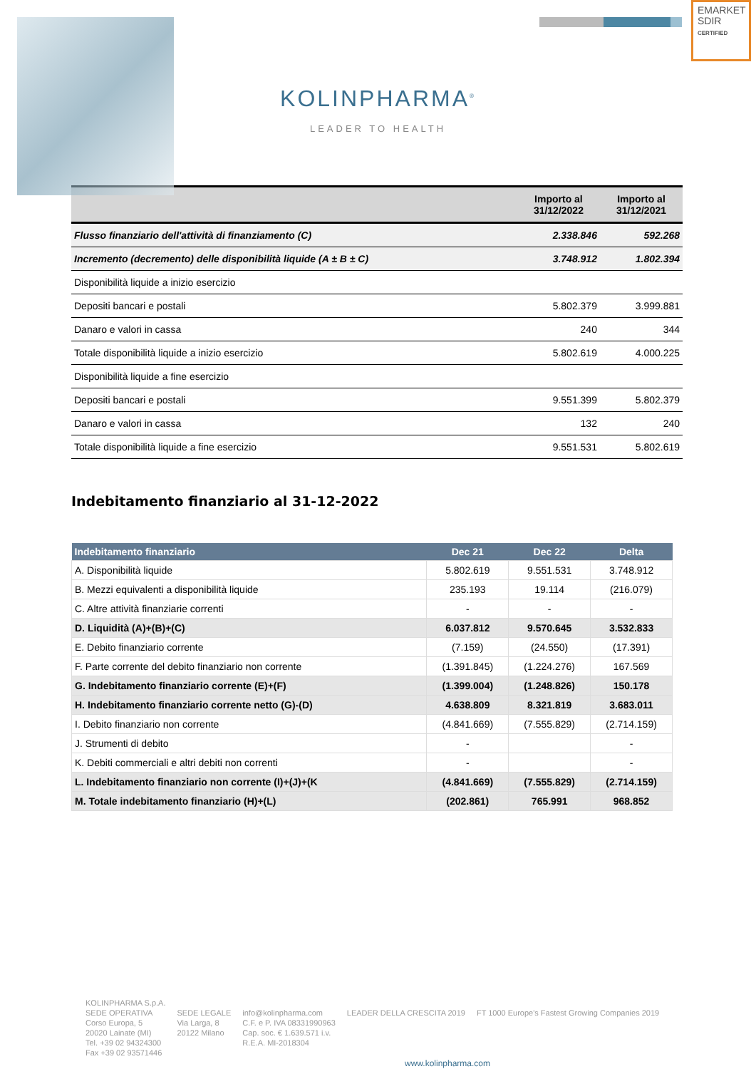EMARKET
SDIR
CERTIFIED
KOLINPHARMA<sup>®</sup>
LEADER TO HEALTH
| | Importo al 31/12/2022 | Importo al 31/12/2021 |
| --- | --- | --- |
| Flusso finanziario dell'attività di finanziamento (C) | 2.338.846 | 592.268 |
| Incremento (decremento) delle disponibilità liquide (A ± B ± C) | 3.748.912 | 1.802.394 |
| Disponibilità liquide a inizio esercizio | | |
| Depositi bancari e postali | 5.802.379 | 3.999.881 |
| Danaro e valori in cassa | 240 | 344 |
| Totale disponibilità liquide a inizio esercizio | 5.802.619 | 4.000.225 |
| Disponibilità liquide a fine esercizio | | |
| Depositi bancari e postali | 9.551.399 | 5.802.379 |
| Danaro e valori in cassa | 132 | 240 |
| Totale disponibilità liquide a fine esercizio | 9.551.531 | 5.802.619 |
Indebitamento finanziario al 31-12-2022
| Indebitamento finanziario | Dec 21 | Dec 22 | Delta |
| --- | --- | --- | --- |
| A. Disponibilità liquide | 5.802.619 | 9.551.531 | 3.748.912 |
| B. Mezzi equivalenti a disponibilità liquide | 235.193 | 19.114 | (216.079) |
| C. Altre attività finanziarie correnti | - | - | - |
| D. Liquidità (A)+(B)+(C) | 6.037.812 | 9.570.645 | 3.532.833 |
| E. Debito finanziario corrente | (7.159) | (24.550) | (17.391) |
| F. Parte corrente del debito finanziario non corrente | (1.391.845) | (1.224.276) | 167.569 |
| G. Indebitamento finanziario corrente (E)+(F) | (1.399.004) | (1.248.826) | 150.178 |
| H. Indebitamento finanziario corrente netto (G)-(D) | 4.638.809 | 8.321.819 | 3.683.011 |
| I. Debito finanziario non corrente | (4.841.669) | (7.555.829) | (2.714.159) |
| J. Strumenti di debito | - | | - |
| K. Debiti commerciali e altri debiti non correnti | - | | - |
| L. Indebitamento finanziario non corrente (I)+(J)+(K | (4.841.669) | (7.555.829) | (2.714.159) |
| M. Totale indebitamento finanziario (H)+(L) | (202.861) | 765.991 | 968.852 |
KOLINPHARMA S.p.A.
SEDE OPERATIVA
Corso Europa, 5
20020 Lainate (MI)
Tel. +39 02 94324300
Fax +39 02 93571446
SEDE LEGALE
Via Larga, 8
20122 Milano
info@kolinpharma.com
C.F. e P. IVA 08331990963
Cap. soc. € 1.639.571 i.v.
R.E.A. MI-2018304
LEADER DELLA CRESCITA 2019
FT 1000 Europe's Fastest Growing Companies 2019
www.kolinpharma.com